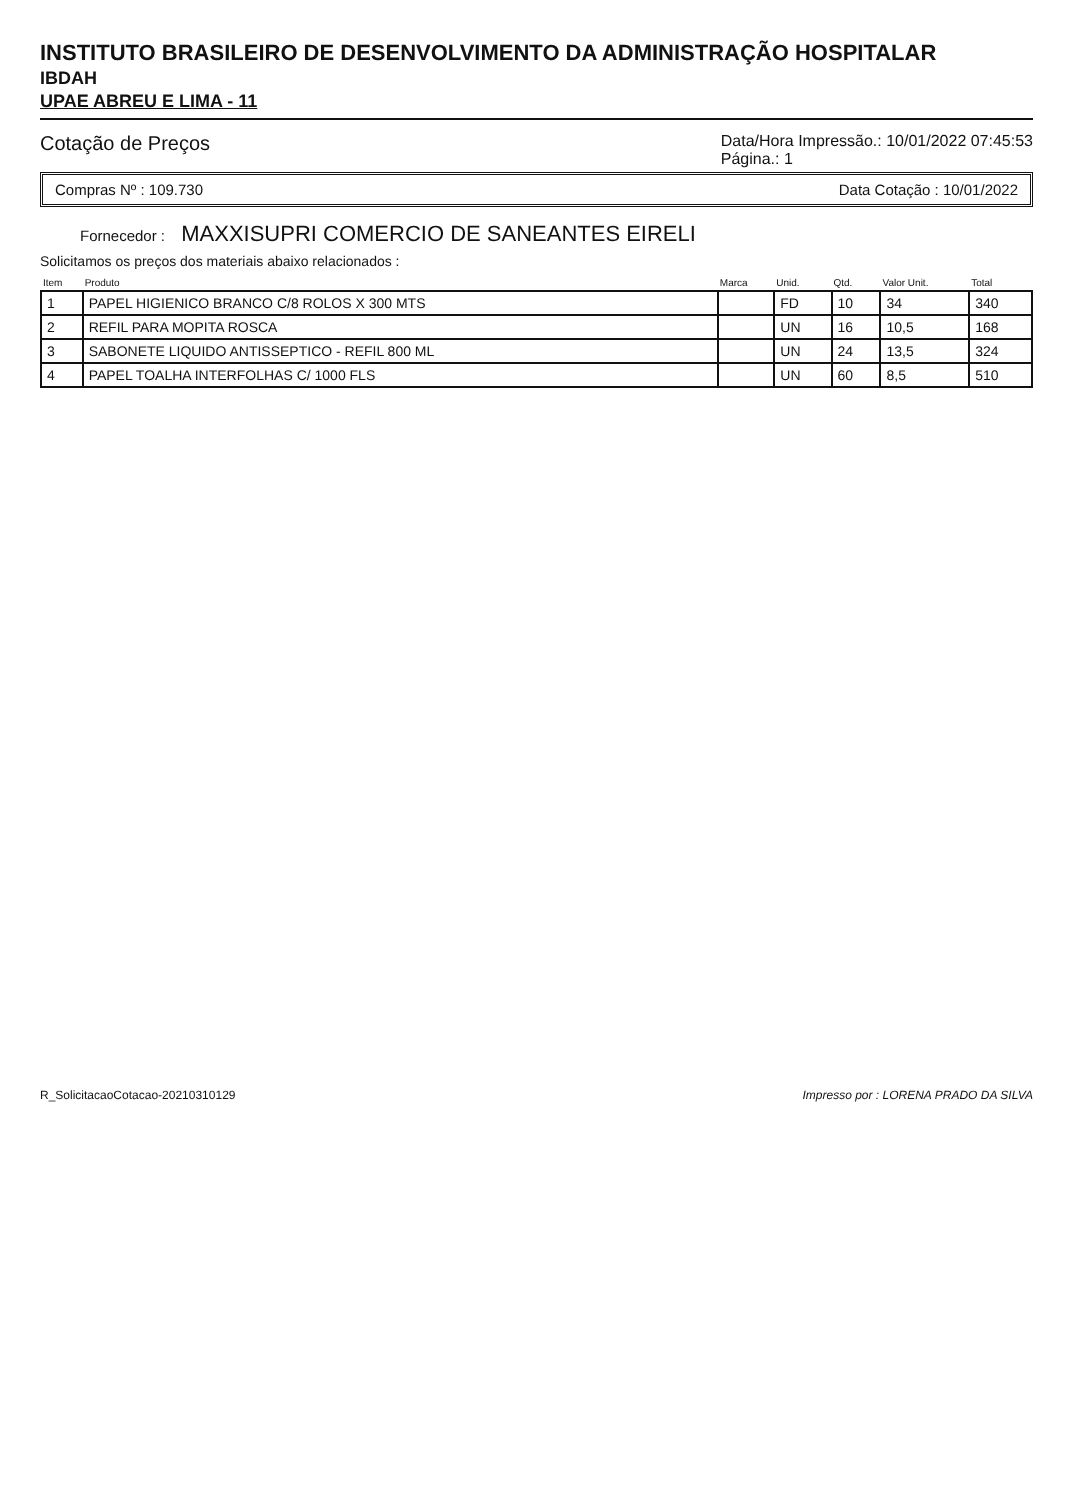INSTITUTO BRASILEIRO DE DESENVOLVIMENTO DA ADMINISTRAÇÃO HOSPITALAR
IBDAH
UPAE ABREU E LIMA - 11
Cotação de Preços Data/Hora Impressão.: 10/01/2022 07:45:53
Página.: 1
Compras Nº : 109.730 Data Cotação : 10/01/2022
Fornecedor : MAXXISUPRI COMERCIO DE SANEANTES EIRELI
Solicitamos os preços dos materiais abaixo relacionados :
| Item | Produto | Marca | Unid. | Qtd. | Valor Unit. | Total |
| --- | --- | --- | --- | --- | --- | --- |
| 1 | PAPEL HIGIENICO BRANCO C/8 ROLOS X 300 MTS | | FD | 10 | 34 | 340 |
| 2 | REFIL PARA MOPITA ROSCA | | UN | 16 | 10,5 | 168 |
| 3 | SABONETE LIQUIDO ANTISSEPTICO - REFIL 800 ML | | UN | 24 | 13,5 | 324 |
| 4 | PAPEL TOALHA INTERFOLHAS C/ 1000 FLS | | UN | 60 | 8,5 | 510 |
R_SolicitacaoCotacao-20210310129 Impresso por : LORENA PRADO DA SILVA